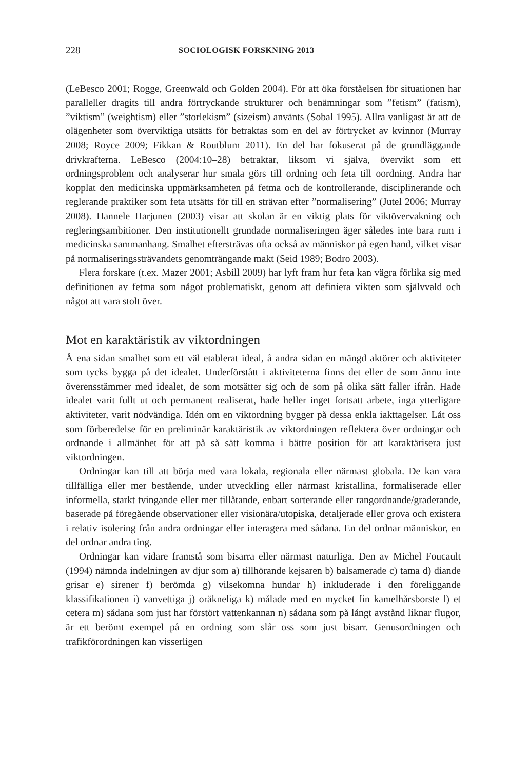228 SOCIOLOGISK FORSKNING 2013
(LeBesco 2001; Rogge, Greenwald och Golden 2004). För att öka förståelsen för situationen har paralleller dragits till andra förtryckande strukturer och benämningar som ”fetism” (fatism), ”viktism” (weightism) eller ”storlekism” (sizeism) använts (Sobal 1995). Allra vanligast är att de olägenheter som överviktiga utsätts för betraktas som en del av förtrycket av kvinnor (Murray 2008; Royce 2009; Fikkan & Routblum 2011). En del har fokuserat på de grundläggande drivkrafterna. LeBesco (2004:10–28) betraktar, liksom vi själva, övervikt som ett ordningsproblem och analyserar hur smala görs till ordning och feta till oordning. Andra har kopplat den medicinska uppmärksamheten på fetma och de kontrollerande, disciplinerande och reglerande praktiker som feta utsätts för till en strävan efter ”normalisering” (Jutel 2006; Murray 2008). Hannele Harjunen (2003) visar att skolan är en viktig plats för viktövervakning och regleringsambitioner. Den institutionellt grundade normaliseringen äger således inte bara rum i medicinska sammanhang. Smalhet eftersträvas ofta också av människor på egen hand, vilket visar på normaliseringssträvandets genomträngande makt (Seid 1989; Bodro 2003).
Flera forskare (t.ex. Mazer 2001; Asbill 2009) har lyft fram hur feta kan vägra förlika sig med definitionen av fetma som något problematiskt, genom att definiera vikten som självvald och något att vara stolt över.
Mot en karaktäristik av viktordningen
Å ena sidan smalhet som ett väl etablerat ideal, å andra sidan en mängd aktörer och aktiviteter som tycks bygga på det idealet. Underförstått i aktiviteterna finns det eller de som ännu inte överensstämmer med idealet, de som motsätter sig och de som på olika sätt faller ifrån. Hade idealet varit fullt ut och permanent realiserat, hade heller inget fortsatt arbete, inga ytterligare aktiviteter, varit nödvändiga. Idén om en viktordning bygger på dessa enkla iakttagelser. Låt oss som förberedelse för en preliminär karaktäristik av viktordningen reflektera över ordningar och ordnande i allmänhet för att på så sätt komma i bättre position för att karaktärisera just viktordningen.
Ordningar kan till att börja med vara lokala, regionala eller närmast globala. De kan vara tillfälliga eller mer bestående, under utveckling eller närmast kristallina, formaliserade eller informella, starkt tvingande eller mer tillåtande, enbart sorterande eller rangordnande/graderande, baserade på föregående observationer eller visionära/utopiska, detaljerade eller grova och existera i relativ isolering från andra ordningar eller interagera med sådana. En del ordnar människor, en del ordnar andra ting.
Ordningar kan vidare framstå som bisarra eller närmast naturliga. Den av Michel Foucault (1994) nämnda indelningen av djur som a) tillhörande kejsaren b) balsamerade c) tama d) diande grisar e) sirener f) berömda g) vilsekomna hundar h) inkluderade i den föreliggande klassifikationen i) vanvettiga j) oräkneliga k) målade med en mycket fin kamelhårsborste l) et cetera m) sådana som just har förstört vattenkannan n) sådana som på långt avstånd liknar flugor, är ett berömt exempel på en ordning som slår oss som just bisarr. Genusordningen och trafikförordningen kan visserligen